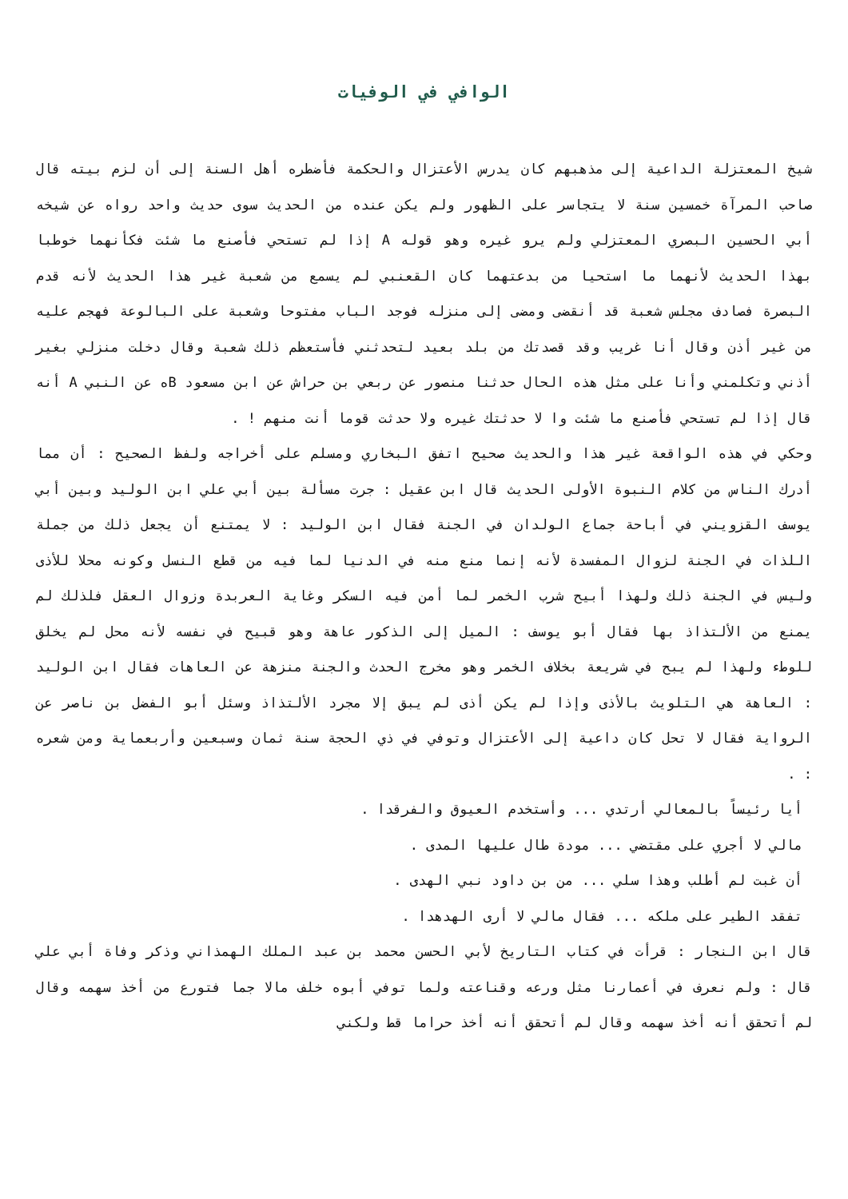الوافي في الوفيات
شيخ المعتزلة الداعية إلى مذهبهم كان يدرس الأعتزال والحكمة فأضطره أهل السنة إلى أن لزم بيته قال صاحب المرآة خمسين سنة لا يتجاسر على الظهور ولم يكن عنده من الحديث سوى حديث واحد رواه عن شيخه أبي الحسين البصري المعتزلي ولم يرو غيره وهو قوله A إذا لم تستحي فأصنع ما شئت فكأنهما خوطبا بهذا الحديث لأنهما ما استحيا من بدعتهما كان القعنبي لم يسمع من شعبة غير هذا الحديث لأنه قدم البصرة فصادف مجلس شعبة قد أنقضى ومضى إلى منزله فوجد الباب مفتوحا وشعبة على البالوعة فهجم عليه من غير أذن وقال أنا غريب وقد قصدتك من بلد بعيد لتحدثني فأستعظم ذلك شعبة وقال دخلت منزلي بغير أذني وتكلمني وأنا على مثل هذه الحال حدثنا منصور عن ربعي بن حراش عن ابن مسعود Bه عن النبي A أنه قال إذا لم تستحي فأصنع ما شئت وا لا حدثتك غيره ولا حدثت قوما أنت منهم ! .
وحكي في هذه الواقعة غير هذا والحديث صحيح اتفق البخاري ومسلم على أخراجه ولفظ الصحيح : أن مما أدرك الناس من كلام النبوة الأولى الحديث قال ابن عقيل : جرت مسألة بين أبي علي ابن الوليد وبين أبي يوسف القزويني في أباحة جماع الولدان في الجنة فقال ابن الوليد : لا يمتنع أن يجعل ذلك من جملة اللذات في الجنة لزوال المفسدة لأنه إنما منع منه في الدنيا لما فيه من قطع النسل وكونه محلا للأذى وليس في الجنة ذلك ولهذا أبيح شرب الخمر لما أمن فيه السكر وغاية العربدة وزوال العقل فلذلك لم يمنع من الألتذاذ بها فقال أبو يوسف : الميل إلى الذكور عاهة وهو قبيح في نفسه لأنه محل لم يخلق للوطء ولهذا لم يبح في شريعة بخلاف الخمر وهو مخرج الحدث والجنة منزهة عن العاهات فقال ابن الوليد : العاهة هي التلويث بالأذى وإذا لم يكن أذى لم يبق إلا مجرد الألتذاذ وسئل أبو الفضل بن ناصر عن الرواية فقال لا تحل كان داعية إلى الأعتزال وتوفي في ذي الحجة سنة ثمان وسبعين وأربعماية ومن شعره : .
أيا رئيساً بالمعالي أرتدي ... وأستخدم العيوق والفرقدا .
مالي لا أجري على مقتضي ... مودة طال عليها المدى .
أن غبت لم أطلب وهذا سلي ... من بن داود نبي الهدى .
تفقد الطير على ملكه ... فقال مالي لا أرى الهدهدا .
قال ابن النجار : قرأت في كتاب التاريخ لأبي الحسن محمد بن عبد الملك الهمذاني وذكر وفاة أبي علي قال : ولم نعرف في أعمارنا مثل ورعه وقناعته ولما توفي أبوه خلف مالا جما فتورع من أخذ سهمه وقال لم أتحقق أنه أخذ سهمه وقال لم أتحقق أنه أخذ حراما قط ولكني